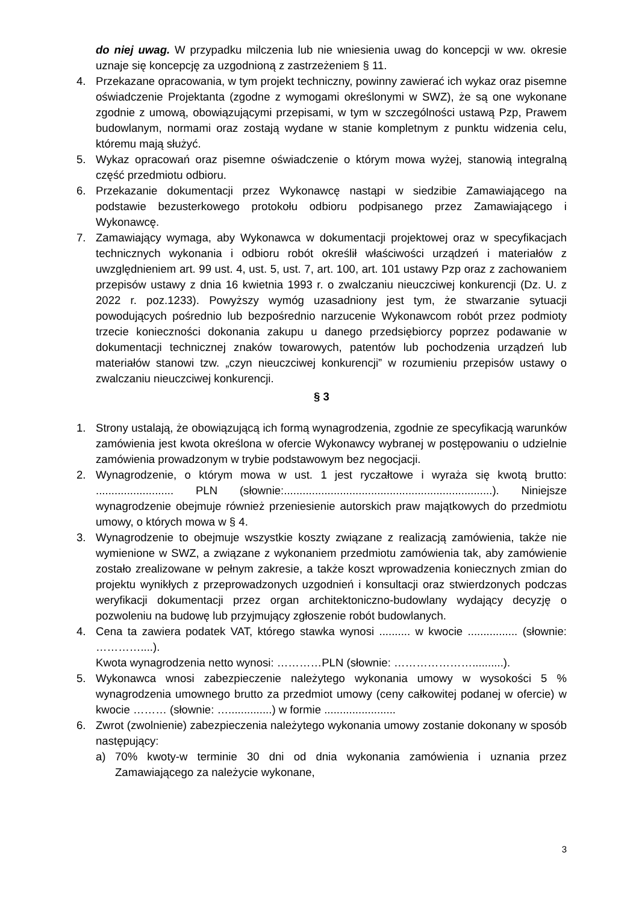do niej uwag. W przypadku milczenia lub nie wniesienia uwag do koncepcji w ww. okresie uznaje się koncepcję za uzgodnioną z zastrzeżeniem § 11.
4. Przekazane opracowania, w tym projekt techniczny, powinny zawierać ich wykaz oraz pisemne oświadczenie Projektanta (zgodne z wymogami określonymi w SWZ), że są one wykonane zgodnie z umową, obowiązującymi przepisami, w tym w szczególności ustawą Pzp, Prawem budowlanym, normami oraz zostają wydane w stanie kompletnym z punktu widzenia celu, któremu mają służyć.
5. Wykaz opracowań oraz pisemne oświadczenie o którym mowa wyżej, stanowią integralną część przedmiotu odbioru.
6. Przekazanie dokumentacji przez Wykonawcę nastąpi w siedzibie Zamawiającego na podstawie bezusterkowego protokołu odbioru podpisanego przez Zamawiającego i Wykonawcę.
7. Zamawiający wymaga, aby Wykonawca w dokumentacji projektowej oraz w specyfikacjach technicznych wykonania i odbioru robót określił właściwości urządzeń i materiałów z uwzględnieniem art. 99 ust. 4, ust. 5, ust. 7, art. 100, art. 101 ustawy Pzp oraz z zachowaniem przepisów ustawy z dnia 16 kwietnia 1993 r. o zwalczaniu nieuczciwej konkurencji (Dz. U. z 2022 r. poz.1233). Powyższy wymóg uzasadniony jest tym, że stwarzanie sytuacji powodujących pośrednio lub bezpośrednio narzucenie Wykonawcom robót przez podmioty trzecie konieczności dokonania zakupu u danego przedsiębiorcy poprzez podawanie w dokumentacji technicznej znaków towarowych, patentów lub pochodzenia urządzeń lub materiałów stanowi tzw. „czyn nieuczciwej konkurencji” w rozumieniu przepisów ustawy o zwalczaniu nieuczciwej konkurencji.
§ 3
1. Strony ustalają, że obowiązującą ich formą wynagrodzenia, zgodnie ze specyfikacją warunków zamówienia jest kwota określona w ofercie Wykonawcy wybranej w postępowaniu o udzielnie zamówienia prowadzonym w trybie podstawowym bez negocjacji.
2. Wynagrodzenie, o którym mowa w ust. 1 jest ryczałtowe i wyraża się kwotą brutto: ......................... PLN (słownie:...................................................................). Niniejsze wynagrodzenie obejmuje również przeniesienie autorskich praw majątkowych do przedmiotu umowy, o których mowa w § 4.
3. Wynagrodzenie to obejmuje wszystkie koszty związane z realizacją zamówienia, także nie wymienione w SWZ, a związane z wykonaniem przedmiotu zamówienia tak, aby zamówienie zostało zrealizowane w pełnym zakresie, a także koszt wprowadzenia koniecznych zmian do projektu wynikłych z przeprowadzonych uzgodnień i konsultacji oraz stwierdzonych podczas weryfikacji dokumentacji przez organ architektoniczno-budowlany wydający decyzję o pozwoleniu na budowę lub przyjmujący zgłoszenie robót budowlanych.
4. Cena ta zawiera podatek VAT, którego stawka wynosi .......... w kwocie ................ (słownie: …………....).
Kwota wynagrodzenia netto wynosi: …………PLN (słownie: …………………..........).
5. Wykonawca wnosi zabezpieczenie należytego wykonania umowy w wysokości 5 % wynagrodzenia umownego brutto za przedmiot umowy (ceny całkowitej podanej w ofercie) w kwocie ……… (słownie: …..............) w formie .......................
6. Zwrot (zwolnienie) zabezpieczenia należytego wykonania umowy zostanie dokonany w sposób następujący:
a) 70% kwoty-w terminie 30 dni od dnia wykonania zamówienia i uznania przez Zamawiającego za należycie wykonane,
3